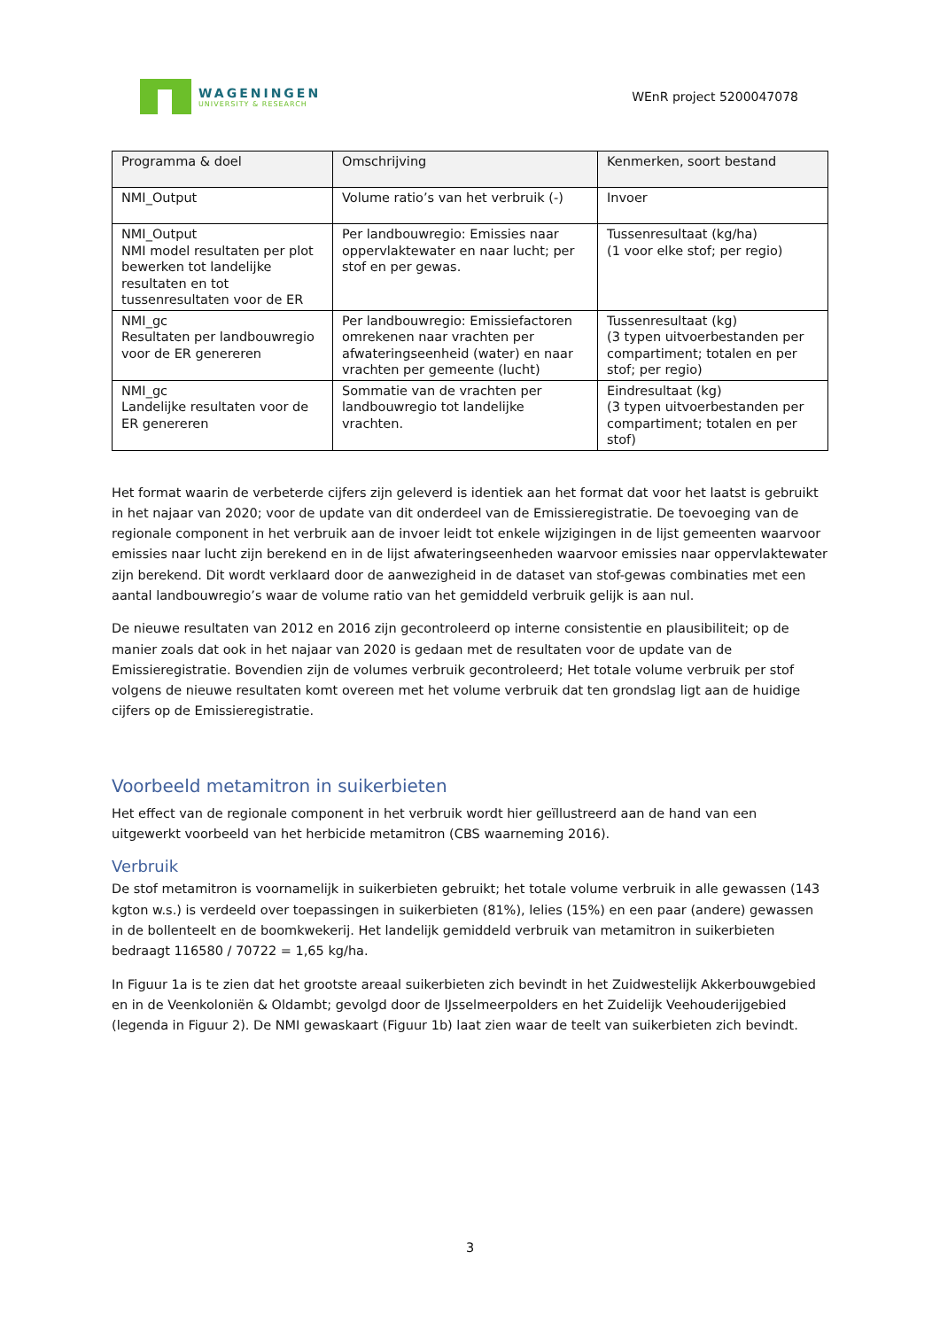WAGENINGEN
UNIVERSITY & RESEARCH
WEnR project 5200047078
| Programma & doel | Omschrijving | Kenmerken, soort bestand |
| --- | --- | --- |
| NMI_Output | Volume ratio’s van het verbruik (-) | Invoer |
| NMI_Output NMI model resultaten per plot bewerken tot landelijke resultaten en tot tussenresultaten voor de ER | Per landbouwregio: Emissies naar oppervlaktewater en naar lucht; per stof en per gewas. | Tussenresultaat (kg/ha) (1 voor elke stof; per regio) |
| NMI_gc Resultaten per landbouwregio voor de ER genereren | Per landbouwregio: Emissiefactoren omrekenen naar vrachten per afwateringseenheid (water) en naar vrachten per gemeente (lucht) | Tussenresultaat (kg) (3 typen uitvoerbestanden per compartiment; totalen en per stof; per regio) |
| NMI_gc Landelijke resultaten voor de ER genereren | Sommatie van de vrachten per landbouwregio tot landelijke vrachten. | Eindresultaat (kg) (3 typen uitvoerbestanden per compartiment; totalen en per stof) |
Het format waarin de verbeterde cijfers zijn geleverd is identiek aan het format dat voor het laatst is gebruikt in het najaar van 2020; voor de update van dit onderdeel van de Emissieregistratie. De toevoeging van de regionale component in het verbruik aan de invoer leidt tot enkele wijzigingen in de lijst gemeenten waarvoor emissies naar lucht zijn berekend en in de lijst afwateringseenheden waarvoor emissies naar oppervlaktewater zijn berekend. Dit wordt verklaard door de aanwezigheid in de dataset van stof-gewas combinaties met een aantal landbouwregio’s waar de volume ratio van het gemiddeld verbruik gelijk is aan nul.
De nieuwe resultaten van 2012 en 2016 zijn gecontroleerd op interne consistentie en plausibiliteit; op de manier zoals dat ook in het najaar van 2020 is gedaan met de resultaten voor de update van de Emissieregistratie. Bovendien zijn de volumes verbruik gecontroleerd; Het totale volume verbruik per stof volgens de nieuwe resultaten komt overeen met het volume verbruik dat ten grondslag ligt aan de huidige cijfers op de Emissieregistratie.
Voorbeeld metamitron in suikerbieten
Het effect van de regionale component in het verbruik wordt hier geïllustreerd aan de hand van een uitgewerkt voorbeeld van het herbicide metamitron (CBS waarneming 2016).
Verbruik
De stof metamitron is voornamelijk in suikerbieten gebruikt; het totale volume verbruik in alle gewassen (143 kgton w.s.) is verdeeld over toepassingen in suikerbieten (81%), lelies (15%) en een paar (andere) gewassen in de bollenteelt en de boomkwekerij. Het landelijk gemiddeld verbruik van metamitron in suikerbieten bedraagt 116580 / 70722 = 1,65 kg/ha.
In Figuur 1a is te zien dat het grootste areaal suikerbieten zich bevindt in het Zuidwestelijk Akkerbouwgebied en in de Veenkoloniën & Oldambt; gevolgd door de IJsselmeerpolders en het Zuidelijk Veehouderijgebied (legenda in Figuur 2). De NMI gewaskaart (Figuur 1b) laat zien waar de teelt van suikerbieten zich bevindt.
3